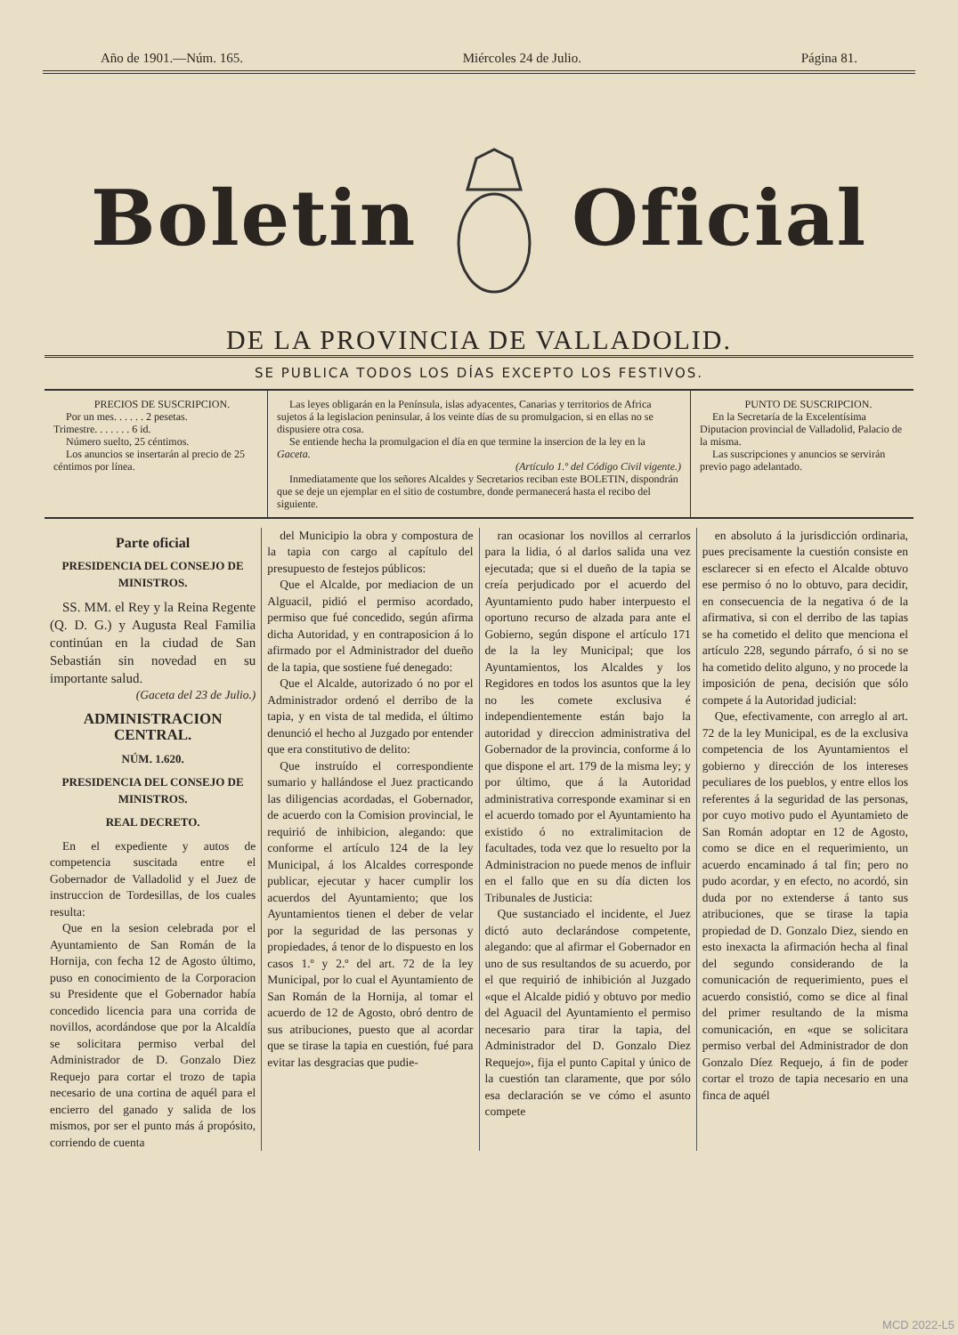Año de 1901.—Núm. 165. Miércoles 24 de Julio. Página 81.
Boletin Oficial
DE LA PROVINCIA DE VALLADOLID.
SE PUBLICA TODOS LOS DÍAS EXCEPTO LOS FESTIVOS.
PRECIOS DE SUSCRIPCION.
Por un mes. . . . . . 2 pesetas.
Trimestre. . . . . . . 6 id.
Número suelto, 25 céntimos.
Los anuncios se insertarán al precio de 25 céntimos por línea.
Las leyes obligarán en la Península, islas adyacentes, Canarias y territorios de Africa sujetos á la legislacion peninsular, á los veinte días de su promulgacion, si en ellas no se dispusiere otra cosa.
Se entiende hecha la promulgacion el día en que termine la insercion de la ley en la Gaceta.
(Artículo 1.º del Código Civil vigente.)
Inmediatamente que los señores Alcaldes y Secretarios reciban este BOLETIN, dispondrán que se deje un ejemplar en el sitio de costumbre, donde permanecerá hasta el recibo del siguiente.
PUNTO DE SUSCRIPCION.
En la Secretaría de la Excelentísima Diputacion provincial de Valladolid, Palacio de la misma.
Las suscripciones y anuncios se servirán previo pago adelantado.
Parte oficial
PRESIDENCIA DEL CONSEJO DE MINISTROS.
SS. MM. el Rey y la Reina Regente (Q. D. G.) y Augusta Real Familia continúan en la ciudad de San Sebastián sin novedad en su importante salud.
(Gaceta del 23 de Julio.)
ADMINISTRACION CENTRAL.
NÚM. 1.620.
PRESIDENCIA DEL CONSEJO DE MINISTROS.
REAL DECRETO.
En el expediente y autos de competencia suscitada entre el Gobernador de Valladolid y el Juez de instruccion de Tordesillas, de los cuales resulta:
Que en la sesion celebrada por el Ayuntamiento de San Román de la Hornija, con fecha 12 de Agosto último, puso en conocimiento de la Corporacion su Presidente que el Gobernador había concedido licencia para una corrida de novillos, acordándose que por la Alcaldía se solicitara permiso verbal del Administrador de D. Gonzalo Diez Requejo para cortar el trozo de tapia necesario de una cortina de aquél para el encierro del ganado y salida de los mismos, por ser el punto más á propósito, corriendo de cuenta
del Municipio la obra y compostura de la tapia con cargo al capítulo del presupuesto de festejos públicos:
Que el Alcalde, por mediacion de un Alguacil, pidió el permiso acordado, permiso que fué concedido, según afirma dicha Autoridad, y en contraposicion á lo afirmado por el Administrador del dueño de la tapia, que sostiene fué denegado:
Que el Alcalde, autorizado ó no por el Administrador ordenó el derribo de la tapia, y en vista de tal medida, el último denunció el hecho al Juzgado por entender que era constitutivo de delito:
Que instruído el correspondiente sumario y hallándose el Juez practicando las diligencias acordadas, el Gobernador, de acuerdo con la Comision provincial, le requirió de inhibicion, alegando: que conforme el artículo 124 de la ley Municipal, á los Alcaldes corresponde publicar, ejecutar y hacer cumplir los acuerdos del Ayuntamiento; que los Ayuntamientos tienen el deber de velar por la seguridad de las personas y propiedades, á tenor de lo dispuesto en los casos 1.º y 2.º del art. 72 de la ley Municipal, por lo cual el Ayuntamiento de San Román de la Hornija, al tomar el acuerdo de 12 de Agosto, obró dentro de sus atribuciones, puesto que al acordar que se tirase la tapia en cuestión, fué para evitar las desgracias que pudie-
ran ocasionar los novillos al cerrarlos para la lidia, ó al darlos salida una vez ejecutada; que si el dueño de la tapia se creía perjudicado por el acuerdo del Ayuntamiento pudo haber interpuesto el oportuno recurso de alzada para ante el Gobierno, según dispone el artículo 171 de la la ley Municipal; que los Ayuntamientos, los Alcaldes y los Regidores en todos los asuntos que la ley no les comete exclusiva é independientemente están bajo la autoridad y direccion administrativa del Gobernador de la provincia, conforme á lo que dispone el art. 179 de la misma ley; y por último, que á la Autoridad administrativa corresponde examinar si en el acuerdo tomado por el Ayuntamiento ha existido ó no extralimitacion de facultades, toda vez que lo resuelto por la Administracion no puede menos de influir en el fallo que en su día dicten los Tribunales de Justicia:
Que sustanciado el incidente, el Juez dictó auto declarándose competente, alegando: que al afirmar el Gobernador en uno de sus resultandos de su acuerdo, por el que requirió de inhibición al Juzgado «que el Alcalde pidió y obtuvo por medio del Aguacil del Ayuntamiento el permiso necesario para tirar la tapia, del Administrador del D. Gonzalo Diez Requejo», fija el punto Capital y único de la cuestión tan claramente, que por sólo esa declaración se ve cómo el asunto compete
en absoluto á la jurisdicción ordinaria, pues precisamente la cuestión consiste en esclarecer si en efecto el Alcalde obtuvo ese permiso ó no lo obtuvo, para decidir, en consecuencia de la negativa ó de la afirmativa, si con el derribo de las tapias se ha cometido el delito que menciona el artículo 228, segundo párrafo, ó si no se ha cometido delito alguno, y no procede la imposición de pena, decisión que sólo compete á la Autoridad judicial:
Que, efectivamente, con arreglo al art. 72 de la ley Municipal, es de la exclusiva competencia de los Ayuntamientos el gobierno y dirección de los intereses peculiares de los pueblos, y entre ellos los referentes á la seguridad de las personas, por cuyo motivo pudo el Ayuntamieto de San Román adoptar en 12 de Agosto, como se dice en el requerimiento, un acuerdo encaminado á tal fin; pero no pudo acordar, y en efecto, no acordó, sin duda por no extenderse á tanto sus atribuciones, que se tirase la tapia propiedad de D. Gonzalo Diez, siendo en esto inexacta la afirmación hecha al final del segundo considerando de la comunicación de requerimiento, pues el acuerdo consistió, como se dice al final del primer resultando de la misma comunicación, en «que se solicitara permiso verbal del Administrador de don Gonzalo Díez Requejo, á fin de poder cortar el trozo de tapia necesario en una finca de aquél
MCD 2022-L5